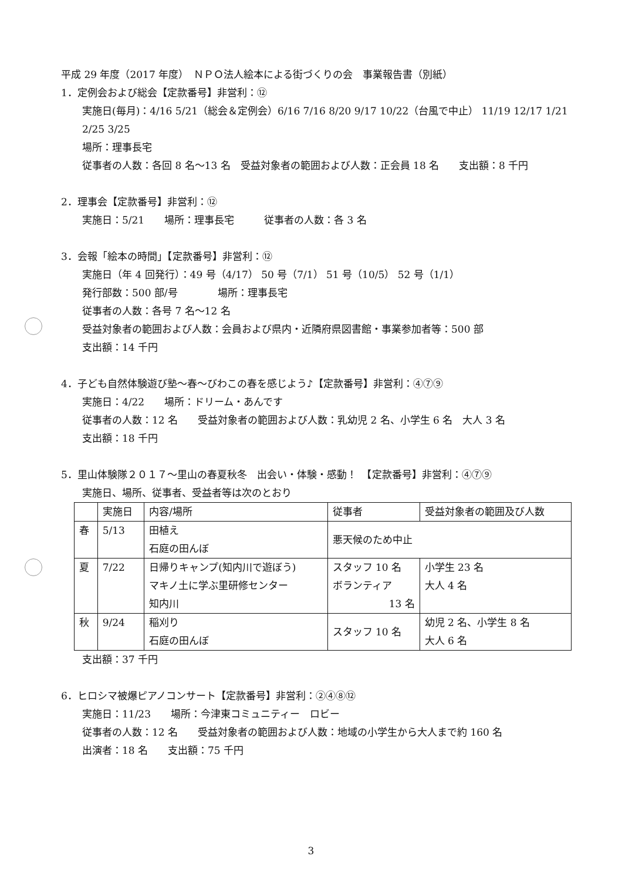平成 29 年度（2017 年度）　ＮＰＯ法人絵本による街づくりの会　事業報告書（別紙）
1．定例会および総会【定款番号】非営利：⑫
実施日(毎月)：4/16 5/21（総会＆定例会）6/16 7/16 8/20 9/17 10/22（台風で中止） 11/19 12/17 1/21 2/25 3/25
場所：理事長宅
従事者の人数：各回 8 名～13 名　受益対象者の範囲および人数：正会員 18 名　　支出額：8 千円
2．理事会【定款番号】非営利：⑫
実施日：5/21　　場所：理事長宅　　　従事者の人数：各 3 名
3．会報「絵本の時間」【定款番号】非営利：⑫
実施日（年 4 回発行）：49 号（4/17） 50 号（7/1） 51 号（10/5） 52 号（1/1）
発行部数：500 部/号　　　　場所：理事長宅
従事者の人数：各号 7 名～12 名
受益対象者の範囲および人数：会員および県内・近隣府県図書館・事業参加者等：500 部
支出額：14 千円
4．子ども自然体験遊び塾～春～びわこの春を感じよう♪【定款番号】非営利：④⑦⑨
実施日：4/22　　場所：ドリーム・あんです
従事者の人数：12 名　　受益対象者の範囲および人数：乳幼児 2 名、小学生 6 名　大人 3 名
支出額：18 千円
5．里山体験隊２０１７～里山の春夏秋冬　出会い・体験・感動！　【定款番号】非営利：④⑦⑨
実施日、場所、従事者、受益者等は次のとおり
| | 実施日 | 内容/場所 | 従事者 | 受益対象者の範囲及び人数 |
| 春 | 5/13 | 田植え 石庭の田んぼ | 悪天候のため中止 | |
| 夏 | 7/22 | 日帰りキャンプ(知内川で遊ぼう) マキノ土に学ぶ里研修センター 知内川 | スタッフ 10 名 ボランティア 13 名 | 小学生 23 名 大人 4 名 |
| 秋 | 9/24 | 稲刈り 石庭の田んぼ | スタッフ 10 名 | 幼児 2 名、小学生 8 名 大人 6 名 |
支出額：37 千円
6．ヒロシマ被爆ピアノコンサート【定款番号】非営利：②④⑧⑫
実施日：11/23　　場所：今津東コミュニティー　ロビー
従事者の人数：12 名　　受益対象者の範囲および人数：地域の小学生から大人まで約 160 名
出演者：18 名　　支出額：75 千円
3